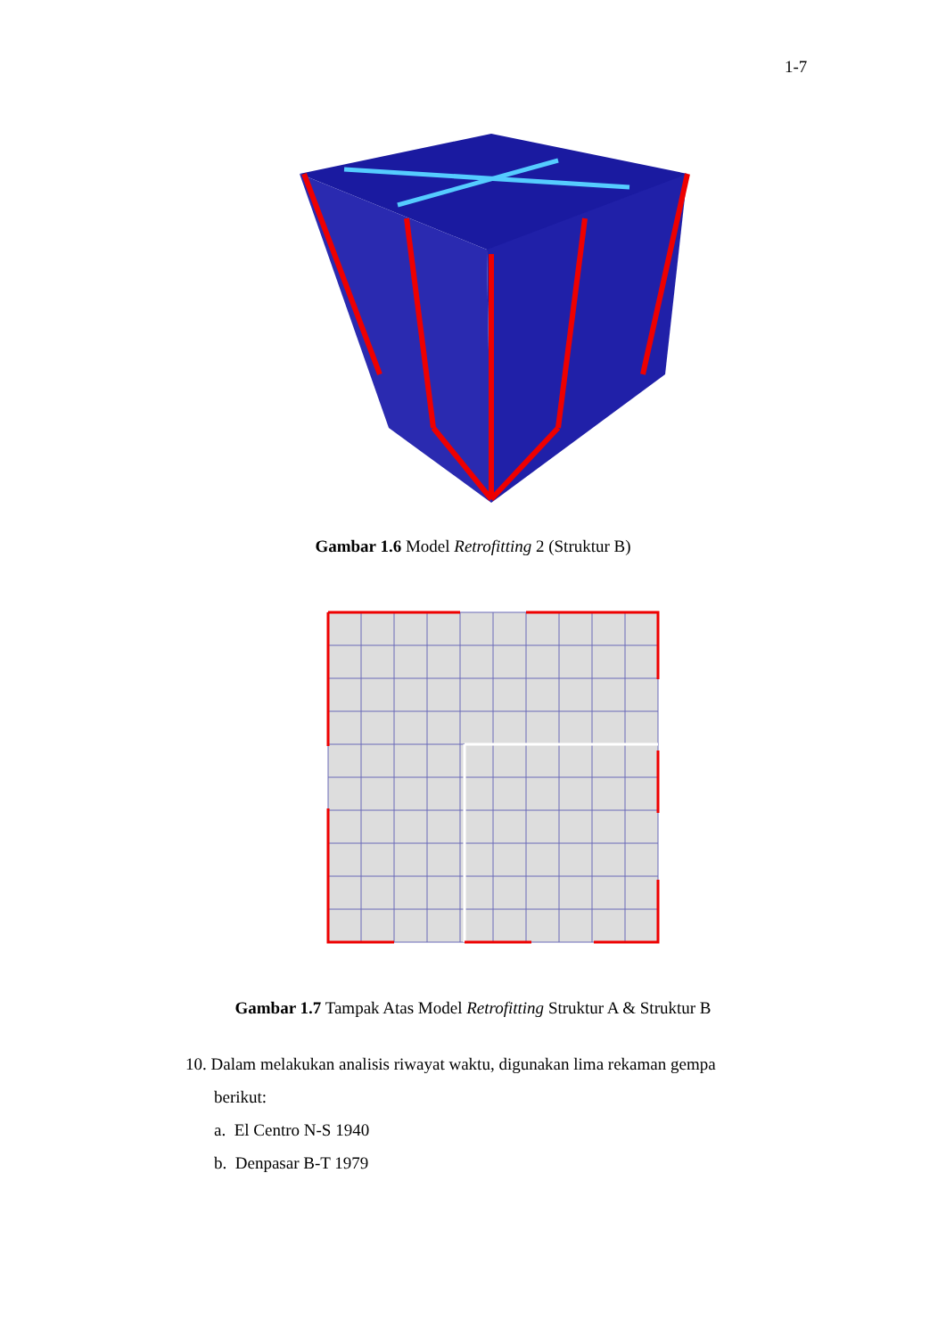1-7
Gambar 1.6 Model Retrofitting 2 (Struktur B)
Gambar 1.7 Tampak Atas Model Retrofitting Struktur A & Struktur B
10. Dalam melakukan analisis riwayat waktu, digunakan lima rekaman gempa
berikut:
a. El Centro N-S 1940
b. Denpasar B-T 1979